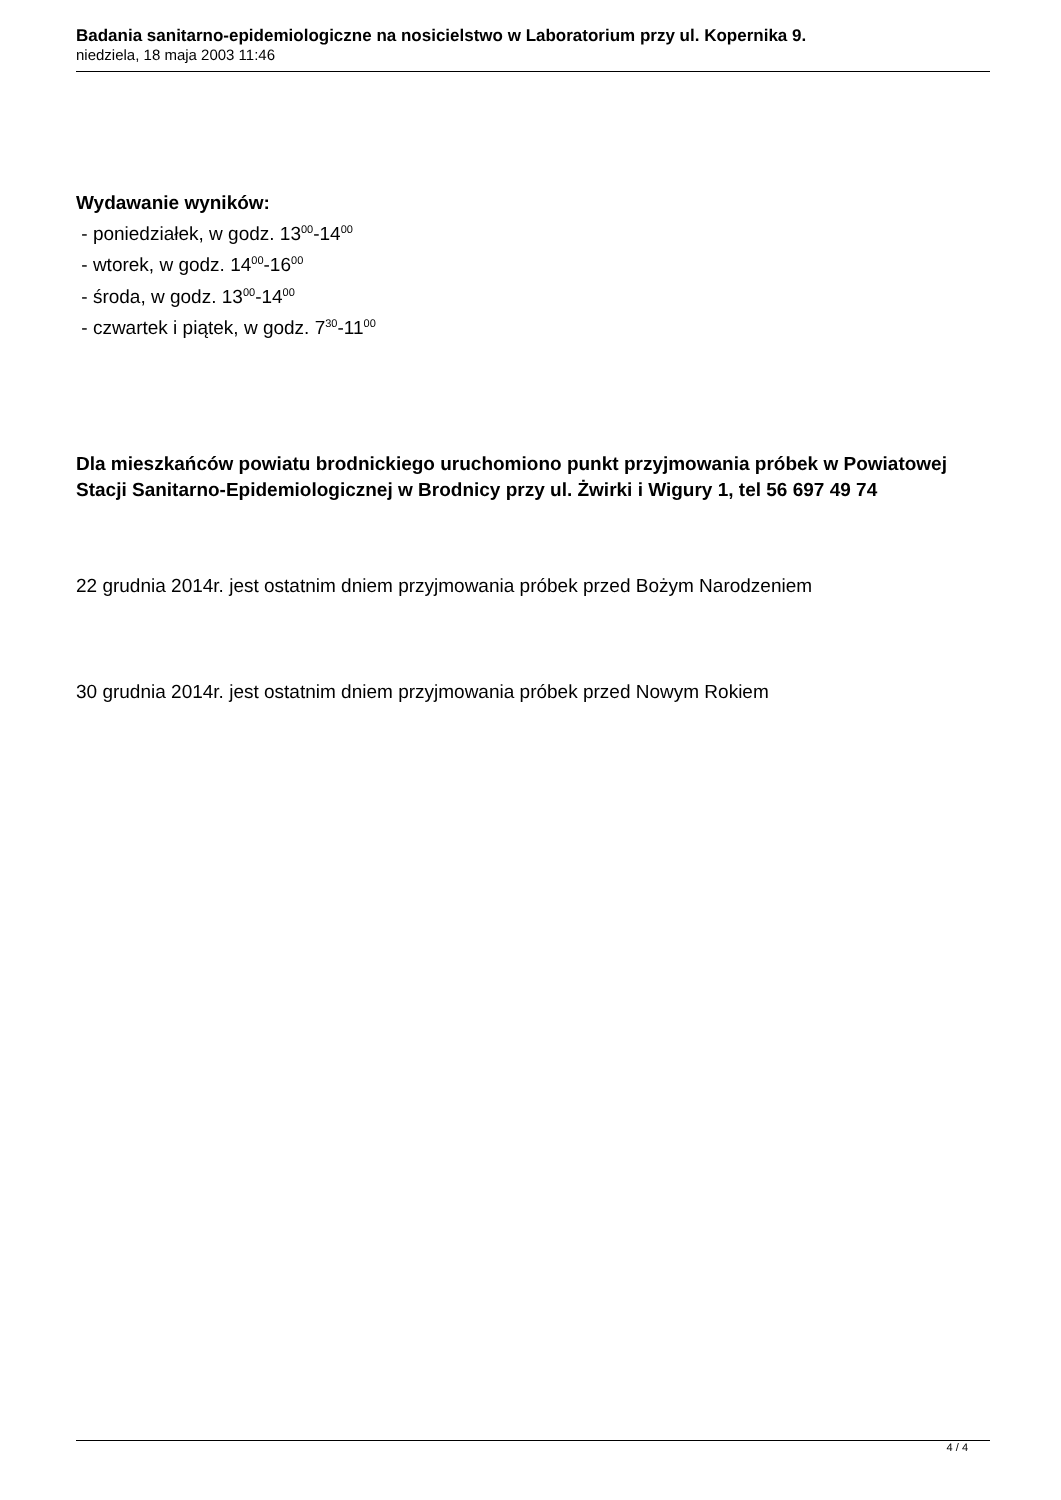Badania sanitarno-epidemiologiczne na nosicielstwo w Laboratorium przy ul. Kopernika 9.
niedziela, 18 maja 2003 11:46
Wydawanie wyników:
- poniedziałek, w godz. 13<sup>00</sup>-14<sup>00</sup>
- wtorek, w godz. 14<sup>00</sup>-16<sup>00</sup>
- środa, w godz. 13<sup>00</sup>-14<sup>00</sup>
- czwartek i piątek, w godz. 7<sup>30</sup>-11<sup>00</sup>
Dla mieszkańców powiatu brodnickiego uruchomiono punkt przyjmowania próbek w Powiatowej Stacji Sanitarno-Epidemiologicznej w Brodnicy przy ul. Żwirki i Wigury 1, tel 56 697 49 74
22 grudnia 2014r. jest ostatnim dniem przyjmowania próbek przed Bożym Narodzeniem
30 grudnia 2014r. jest ostatnim dniem przyjmowania próbek przed Nowym Rokiem
4 / 4